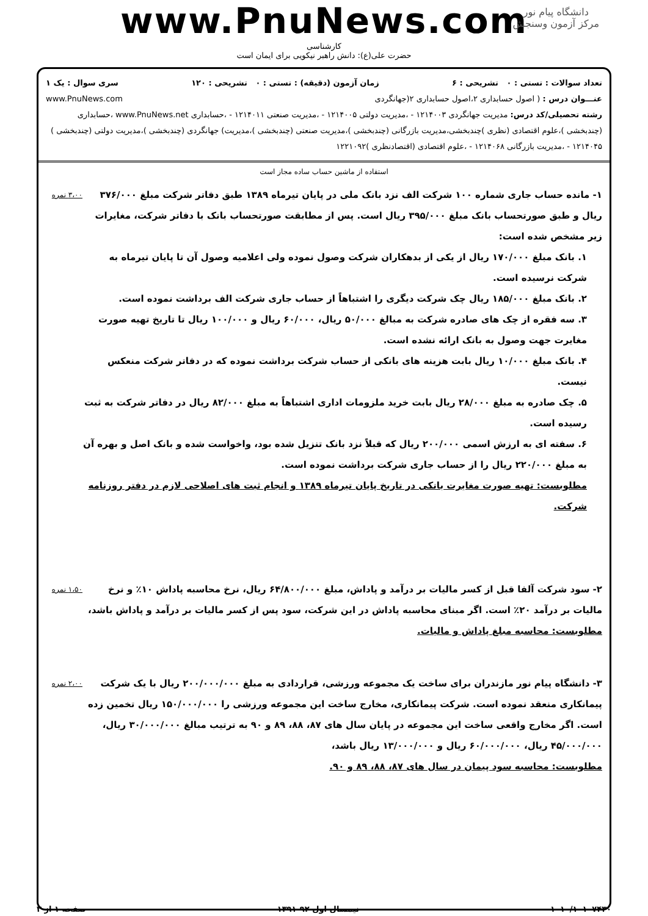دانشگاه پیام نور
مرکز آزمون وسنجش
www.PnuNews.com
کارشناسی
حضرت علی(ع): دانش راهبر نیکویی برای ایمان است
تعداد سوالات : تستی : ۰ تشریحی : ۶ زمان آزمون (دقیقه) : تستی : ۰ تشریحی : ۱۲۰ سری سوال : یک ۱
عنـــوان درس : ( اصول حسابداری ۲،اصول حسابداری ۲(جهانگردی www.PnuNews.com
رشته تحصیلی/کد درس: مدیریت جهانگردی ۱۲۱۴۰۰۳ - ،مدیریت دولتی ۱۲۱۴۰۰۵ - ،مدیریت صنعتی ۱۲۱۴۰۱۱ - ،حسابداری www.PnuNews.net ،حسابداری (چندبخشی )،علوم اقتصادی (نظری )چندبخشی،مدیریت بازرگانی (چندبخشی )،مدیریت صنعتی (چندبخشی )،مدیریت) جهانگردی (چندبخشی )،مدیریت دولتی (چندبخشی ) ۱۲۱۴۰۴۵ - ،مدیریت بازرگانی ۱۲۱۴۰۶۸ - ،علوم اقتصادی (اقتصادنظری )۱۲۲۱۰۹۲
استفاده از ماشین حساب ساده مجاز است
۱- مانده حساب جاری شماره ۱۰۰ شرکت الف نزد بانک ملی در پایان تیرماه ۱۳۸۹ طبق دفاتر شرکت مبلغ ۳۷۶/۰۰۰ ریال و طبق صورتحساب بانک مبلغ ۳۹۵/۰۰۰ ریال است. پس از مطابقت صورتحساب بانک با دفاتر شرکت، مغایرات زیر مشخص شده است:
۱. بانک مبلغ ۱۷۰/۰۰۰ ریال از یکی از بدهکاران شرکت وصول نموده ولی اعلامیه وصول آن تا پایان تیرماه به شرکت نرسیده است.
۲. بانک مبلغ ۱۸۵/۰۰۰ ریال چک شرکت دیگری را اشتباهاً از حساب جاری شرکت الف برداشت نموده است.
۳. سه فقره از چک های صادره شرکت به مبالغ ۵۰/۰۰۰ ریال، ۶۰/۰۰۰ ریال و ۱۰۰/۰۰۰ ریال تا تاریخ تهیه صورت مغایرت جهت وصول به بانک ارائه نشده است.
۴. بانک مبلغ ۱۰/۰۰۰ ریال بابت هزینه های بانکی از حساب شرکت برداشت نموده که در دفاتر شرکت منعکس نیست.
۵. چک صادره به مبلغ ۲۸/۰۰۰ ریال بابت خرید ملزومات اداری اشتباهاً به مبلغ ۸۲/۰۰۰ ریال در دفاتر شرکت به ثبت رسیده است.
۶. سفته ای به ارزش اسمی ۲۰۰/۰۰۰ ریال که قبلاً نزد بانک تنزیل شده بود، واخواست شده و بانک اصل و بهره آن به مبلغ ۲۲۰/۰۰۰ ریال را از حساب جاری شرکت برداشت نموده است.
مطلوبست: تهیه صورت مغایرت بانکی در تاریخ پایان تیرماه ۱۳۸۹ و انجام ثبت های اصلاحی لازم در دفتر روزنامه شرکت.
۳،۰۰ نمره
۲- سود شرکت آلفا قبل از کسر مالیات بر درآمد و پاداش، مبلغ ۶۴/۸۰۰/۰۰۰ ریال، نرخ محاسبه پاداش ۱۰٪ و نرخ مالیات بر درآمد ۲۰٪ است. اگر مبنای محاسبه پاداش در این شرکت، سود پس از کسر مالیات بر درآمد و پاداش باشد،
مطلوبست: محاسبه مبلغ پاداش و مالیات.
۱،۵۰ نمره
۳- دانشگاه پیام نور مازندران برای ساخت یک مجموعه ورزشی، قراردادی به مبلغ ۲۰۰/۰۰۰/۰۰۰ ریال با یک شرکت پیمانکاری منعقد نموده است. شرکت پیمانکاری، مخارج ساخت این مجموعه ورزشی را ۱۵۰/۰۰۰/۰۰۰ ریال تخمین زده است. اگر مخارج واقعی ساخت این مجموعه در پایان سال های ۸۷، ۸۸، ۸۹ و ۹۰ به ترتیب مبالغ ۳۰/۰۰۰/۰۰۰ ریال، ۴۵/۰۰۰/۰۰۰ ریال، ۶۰/۰۰۰/۰۰۰ ریال و ۱۳/۰۰۰/۰۰۰ ریال باشد،
مطلوبست: محاسبه سود پیمان در سال های ۸۷، ۸۸، ۸۹ و ۹۰.
۲،۰۰ نمره
۱۰۱۰/۱۰۱۰۷۴۳۰ نیمسال اول ۹۲-۱۳۹۱ صفحه ۱ از ۳